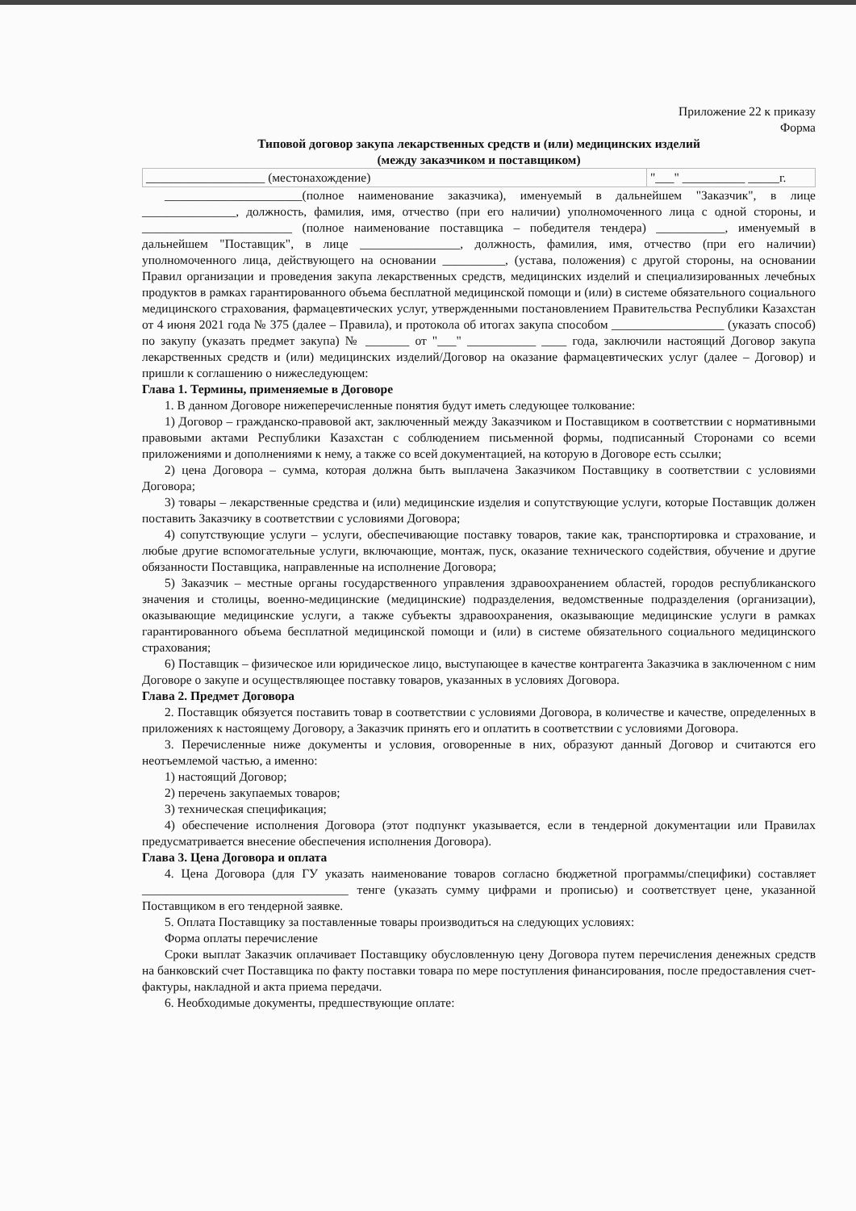Приложение 22 к приказу
Форма
Типовой договор закупа лекарственных средств и (или) медицинских изделий
(между заказчиком и поставщиком)
| ___________________ (местонахождение) | "___" __________ _____г. |
______________________(полное наименование заказчика), именуемый в дальнейшем "Заказчик", в лице _______________, должность, фамилия, имя, отчество (при его наличии) уполномоченного лица с одной стороны, и ________________________ (полное наименование поставщика – победителя тендера) ___________, именуемый в дальнейшем "Поставщик", в лице ________________, должность, фамилия, имя, отчество (при его наличии) уполномоченного лица, действующего на основании __________, (устава, положения) с другой стороны, на основании Правил организации и проведения закупа лекарственных средств, медицинских изделий и специализированных лечебных продуктов в рамках гарантированного объема бесплатной медицинской помощи и (или) в системе обязательного социального медицинского страхования, фармацевтических услуг, утвержденными постановлением Правительства Республики Казахстан от 4 июня 2021 года № 375 (далее – Правила), и протокола об итогах закупа способом __________________ (указать способ) по закупу (указать предмет закупа) № _______ от "___" ___________ ____ года, заключили настоящий Договор закупа лекарственных средств и (или) медицинских изделий/Договор на оказание фармацевтических услуг (далее – Договор) и пришли к соглашению о нижеследующем:
Глава 1. Термины, применяемые в Договоре
1. В данном Договоре нижеперечисленные понятия будут иметь следующее толкование:
1) Договор – гражданско-правовой акт, заключенный между Заказчиком и Поставщиком в соответствии с нормативными правовыми актами Республики Казахстан с соблюдением письменной формы, подписанный Сторонами со всеми приложениями и дополнениями к нему, а также со всей документацией, на которую в Договоре есть ссылки;
2) цена Договора – сумма, которая должна быть выплачена Заказчиком Поставщику в соответствии с условиями Договора;
3) товары – лекарственные средства и (или) медицинские изделия и сопутствующие услуги, которые Поставщик должен поставить Заказчику в соответствии с условиями Договора;
4) сопутствующие услуги – услуги, обеспечивающие поставку товаров, такие как, транспортировка и страхование, и любые другие вспомогательные услуги, включающие, монтаж, пуск, оказание технического содействия, обучение и другие обязанности Поставщика, направленные на исполнение Договора;
5) Заказчик – местные органы государственного управления здравоохранением областей, городов республиканского значения и столицы, военно-медицинские (медицинские) подразделения, ведомственные подразделения (организации), оказывающие медицинские услуги, а также субъекты здравоохранения, оказывающие медицинские услуги в рамках гарантированного объема бесплатной медицинской помощи и (или) в системе обязательного социального медицинского страхования;
6) Поставщик – физическое или юридическое лицо, выступающее в качестве контрагента Заказчика в заключенном с ним Договоре о закупе и осуществляющее поставку товаров, указанных в условиях Договора.
Глава 2. Предмет Договора
2. Поставщик обязуется поставить товар в соответствии с условиями Договора, в количестве и качестве, определенных в приложениях к настоящему Договору, а Заказчик принять его и оплатить в соответствии с условиями Договора.
3. Перечисленные ниже документы и условия, оговоренные в них, образуют данный Договор и считаются его неотъемлемой частью, а именно:
1) настоящий Договор;
2) перечень закупаемых товаров;
3) техническая спецификация;
4) обеспечение исполнения Договора (этот подпункт указывается, если в тендерной документации или Правилах предусматривается внесение обеспечения исполнения Договора).
Глава 3. Цена Договора и оплата
4. Цена Договора (для ГУ указать наименование товаров согласно бюджетной программы/специфики) составляет _________________________________ тенге (указать сумму цифрами и прописью) и соответствует цене, указанной Поставщиком в его тендерной заявке.
5. Оплата Поставщику за поставленные товары производиться на следующих условиях:
Форма оплаты перечисление
Сроки выплат Заказчик оплачивает Поставщику обусловленную цену Договора путем перечисления денежных средств на банковский счет Поставщика по факту поставки товара по мере поступления финансирования, после предоставления счет-фактуры, накладной и акта приема передачи.
6. Необходимые документы, предшествующие оплате: